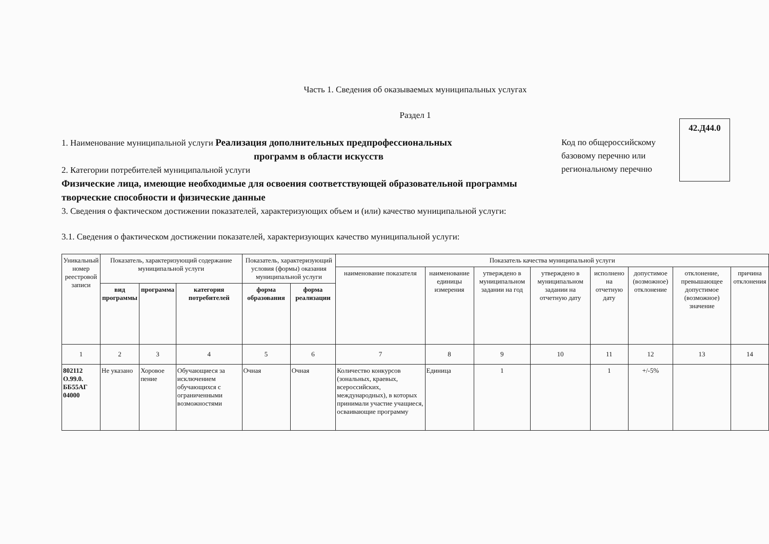Часть 1. Сведения об оказываемых муниципальных услугах
Раздел 1
1. Наименование муниципальной услуги Реализация дополнительных предпрофессиональных
программ в области искусств
2. Категории потребителей муниципальной услуги
Физические лица, имеющие необходимые для освоения соответствующей образовательной программы творческие способности и физические данные
Код по общероссийскому базовому перечню или региональному перечню
42.Д44.0
3. Сведения о фактическом достижении показателей, характеризующих объем и (или) качество муниципальной услуги:
3.1. Сведения о фактическом достижении показателей, характеризующих качество муниципальной услуги:
| Уникальный номер реестровой записи | Показатель, характеризующий содержание муниципальной услуги | | | Показатель, характеризующий условия (формы) оказания муниципальной услуги | | Показатель качества муниципальной услуги | | | | | | | |
| --- | --- | --- | --- | --- | --- | --- | --- | --- | --- | --- | --- | --- | --- |
| | | | | | | наименование показателя | наименование единицы измерения | утверждено в муниципальном задании на год | утверждено в муниципальном задании на отчетную дату | исполнено на отчетную дату | допустимое (возможное) отклонение | отклонение, превышающее допустимое (возможное) значение | причина отклонения |
| | вид программы | программа | категория потребителей | форма образования | форма реализации | | | | | | | | |
| 1 | 2 | 3 | 4 | 5 | 6 | 7 | 8 | 9 | 10 | 11 | 12 | 13 | 14 |
| 802112 О.99.0. ББ55АГ 04000 | Не указано | Хоровое пение | Обучающиеся за исключением обучающихся с ограниченными возможностями | Очная | Очная | Количество конкурсов (зональных, краевых, всероссийских, международных), в которых принимали участие учащиеся, осваивающие программу | Единица | 1 | | 1 | +/-5% | | |